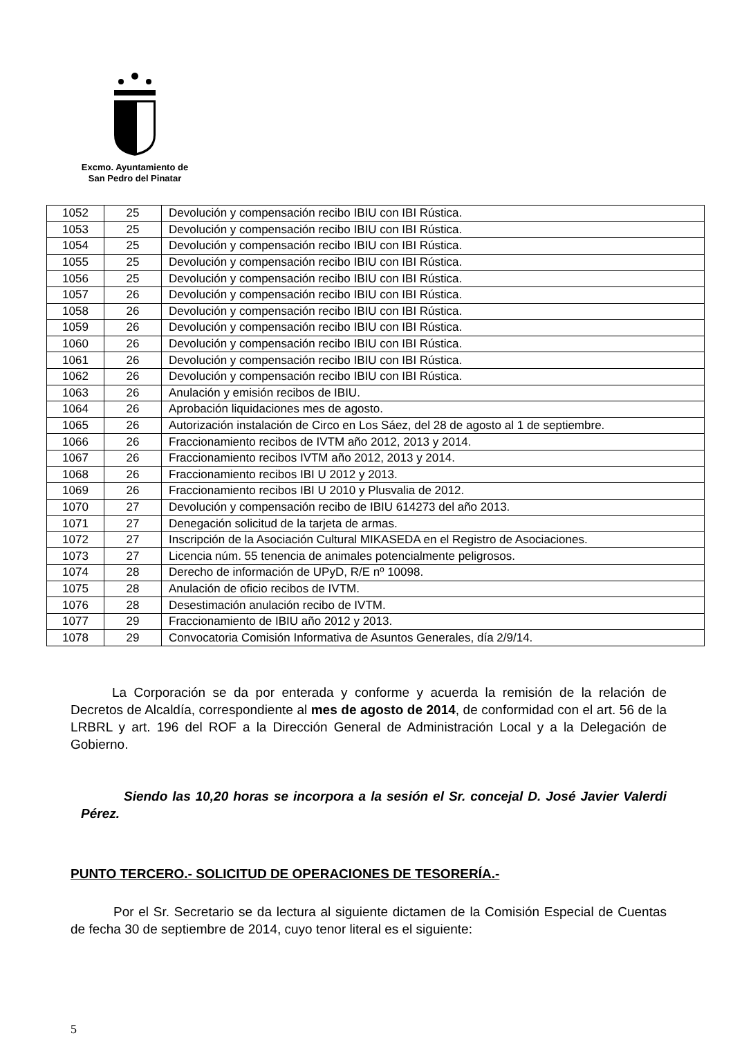Excmo. Ayuntamiento de
San Pedro del Pinatar
| 1052 | 25 | Devolución y compensación recibo IBIU con IBI Rústica. |
| 1053 | 25 | Devolución y compensación recibo IBIU con IBI Rústica. |
| 1054 | 25 | Devolución y compensación recibo IBIU con IBI Rústica. |
| 1055 | 25 | Devolución y compensación recibo IBIU con IBI Rústica. |
| 1056 | 25 | Devolución y compensación recibo IBIU con IBI Rústica. |
| 1057 | 26 | Devolución y compensación recibo IBIU con IBI Rústica. |
| 1058 | 26 | Devolución y compensación recibo IBIU con IBI Rústica. |
| 1059 | 26 | Devolución y compensación recibo IBIU con IBI Rústica. |
| 1060 | 26 | Devolución y compensación recibo IBIU con IBI Rústica. |
| 1061 | 26 | Devolución y compensación recibo IBIU con IBI Rústica. |
| 1062 | 26 | Devolución y compensación recibo IBIU con IBI Rústica. |
| 1063 | 26 | Anulación y emisión recibos de IBIU. |
| 1064 | 26 | Aprobación liquidaciones mes de agosto. |
| 1065 | 26 | Autorización instalación de Circo en Los Sáez, del 28 de agosto al 1 de septiembre. |
| 1066 | 26 | Fraccionamiento recibos de IVTM año 2012, 2013 y 2014. |
| 1067 | 26 | Fraccionamiento recibos IVTM año 2012, 2013 y 2014. |
| 1068 | 26 | Fraccionamiento recibos IBI U 2012 y 2013. |
| 1069 | 26 | Fraccionamiento recibos IBI U 2010 y Plusvalia de 2012. |
| 1070 | 27 | Devolución y compensación recibo de IBIU 614273 del año 2013. |
| 1071 | 27 | Denegación solicitud de la tarjeta de armas. |
| 1072 | 27 | Inscripción de la Asociación Cultural MIKASEDA en el Registro de Asociaciones. |
| 1073 | 27 | Licencia núm. 55 tenencia de animales potencialmente peligrosos. |
| 1074 | 28 | Derecho de información de UPyD, R/E nº 10098. |
| 1075 | 28 | Anulación de oficio recibos de IVTM. |
| 1076 | 28 | Desestimación anulación recibo de IVTM. |
| 1077 | 29 | Fraccionamiento de IBIU año 2012 y 2013. |
| 1078 | 29 | Convocatoria Comisión Informativa de Asuntos Generales, día 2/9/14. |
La Corporación se da por enterada y conforme y acuerda la remisión de la relación de Decretos de Alcaldía, correspondiente al mes de agosto de 2014, de conformidad con el art. 56 de la LRBRL y art. 196 del ROF a la Dirección General de Administración Local y a la Delegación de Gobierno.
Siendo las 10,20 horas se incorpora a la sesión el Sr. concejal D. José Javier Valerdi Pérez.
PUNTO TERCERO.- SOLICITUD DE OPERACIONES DE TESORERÍA.-
Por el Sr. Secretario se da lectura al siguiente dictamen de la Comisión Especial de Cuentas de fecha 30 de septiembre de 2014, cuyo tenor literal es el siguiente:
5